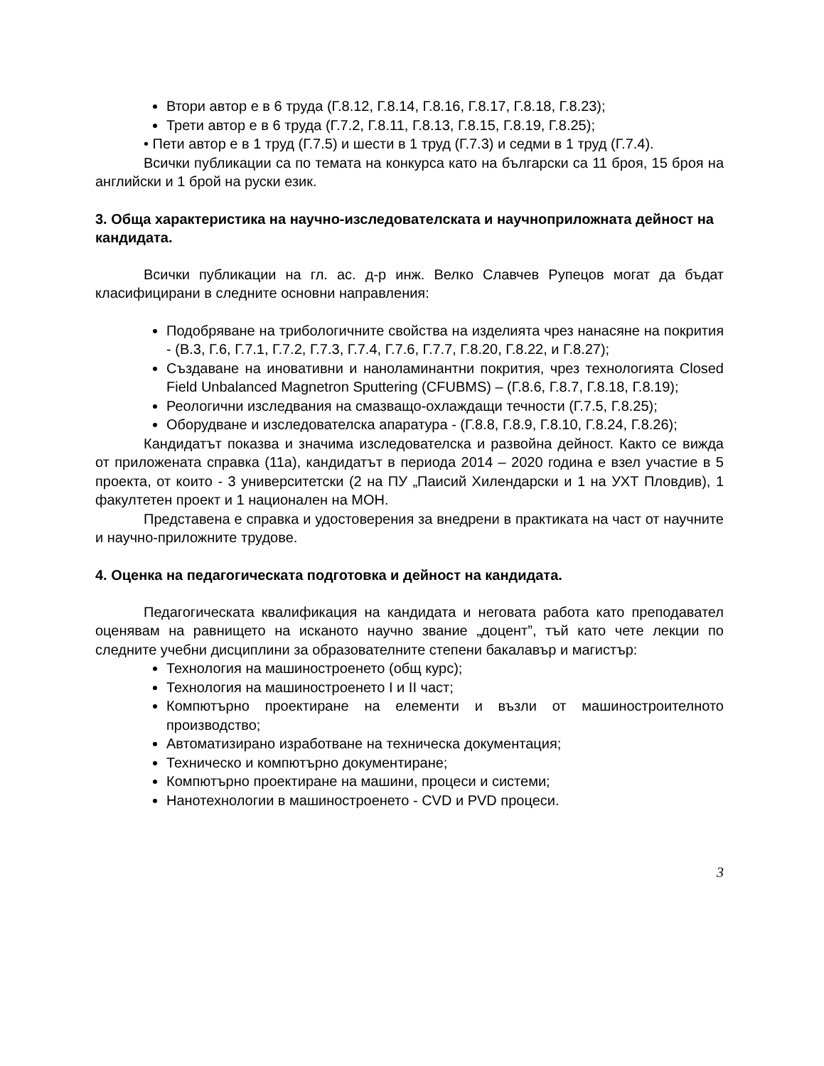Втори автор е в 6 труда (Г.8.12, Г.8.14, Г.8.16, Г.8.17, Г.8.18, Г.8.23);
Трети автор е в 6 труда (Г.7.2, Г.8.11, Г.8.13, Г.8.15, Г.8.19, Г.8.25);
• Пети автор е в 1 труд (Г.7.5) и шести в 1 труд (Г.7.3) и седми в 1 труд (Г.7.4).
Всички публикации са по темата на конкурса като на български са 11 броя, 15 броя на английски и 1 брой на руски език.
3. Обща характеристика на научно-изследователската и научноприложната дейност на кандидата.
Всички публикации на гл. ас. д-р инж. Велко Славчев Рупецов могат да бъдат класифицирани в следните основни направления:
Подобряване на трибологичните свойства на изделията чрез нанасяне на покрития - (В.3, Г.6, Г.7.1, Г.7.2, Г.7.3, Г.7.4, Г.7.6, Г.7.7, Г.8.20, Г.8.22, и Г.8.27);
Създаване на иновативни и наноламинантни покрития, чрез технологията Closed Field Unbalanced Magnetron Sputtering (CFUBMS) – (Г.8.6, Г.8.7, Г.8.18, Г.8.19);
Реологични изследвания на смазващо-охлаждащи течности (Г.7.5, Г.8.25);
Оборудване и изследователска апаратура - (Г.8.8, Г.8.9, Г.8.10, Г.8.24, Г.8.26);
Кандидатът показва и значима изследователска и развойна дейност. Както се вижда от приложената справка (11а), кандидатът в периода 2014 – 2020 година е взел участие в 5 проекта, от които - 3 университетски (2 на ПУ „Паисий Хилендарски и 1 на УХТ Пловдив), 1 факултетен проект и 1 национален на МОН.
Представена е справка и удостоверения за внедрени в практиката на част от научните и научно-приложните трудове.
4. Оценка на педагогическата подготовка и дейност на кандидата.
Педагогическата квалификация на кандидата и неговата работа като преподавател оценявам на равнището на исканото научно звание „доцент”, тъй като чете лекции по следните учебни дисциплини за образователните степени бакалавър и магистър:
Технология на машиностроенето (общ курс);
Технология на машиностроенето I и II част;
Компютърно проектиране на елементи и възли от машиностроителното производство;
Автоматизирано изработване на техническа документация;
Техническо и компютърно документиране;
Компютърно проектиране на машини, процеси и системи;
Нанотехнологии в машиностроенето - CVD и PVD процеси.
3